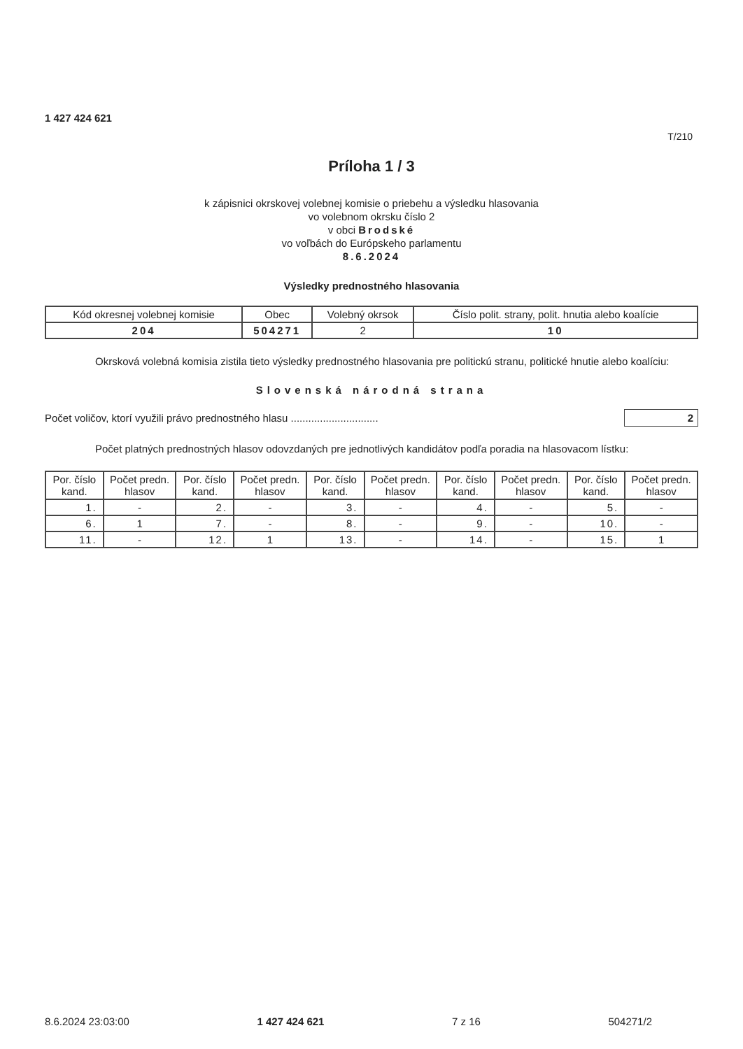1 427 424 621
T/210
Príloha 1 / 3
k zápisnici okrskovej volebnej komisie o priebehu a výsledku hlasovania
vo volebnom okrsku číslo 2
v obci Brodské
vo voľbách do Európskeho parlamentu
8.6.2024
Výsledky prednostného hlasovania
| Kód okresnej volebnej komisie | Obec | Volebný okrsok | Číslo polit. strany, polit. hnutia alebo koalície |
| --- | --- | --- | --- |
| 204 | 504271 | 2 | 10 |
Okrsková volebná komisia zistila tieto výsledky prednostného hlasovania pre politickú stranu, politické hnutie alebo koalíciu:
Slovenská národná strana
Počet voličov, ktorí využili právo prednostného hlasu .............................. 2
Počet platných prednostných hlasov odovzdaných pre jednotlivých kandidátov podľa poradia na hlasovacom lístku:
| Por. číslo kand. | Počet predn. hlasov | Por. číslo kand. | Počet predn. hlasov | Por. číslo kand. | Počet predn. hlasov | Por. číslo kand. | Počet predn. hlasov | Por. číslo kand. | Počet predn. hlasov |
| --- | --- | --- | --- | --- | --- | --- | --- | --- | --- |
| 1. | - | 2. | - | 3. | - | 4. | - | 5. | - |
| 6. | 1 | 7. | - | 8. | - | 9. | - | 10. | - |
| 11. | - | 12. | 1 | 13. | - | 14. | - | 15. | 1 |
8.6.2024 23:03:00 1 427 424 621 7 z 16 504271/2